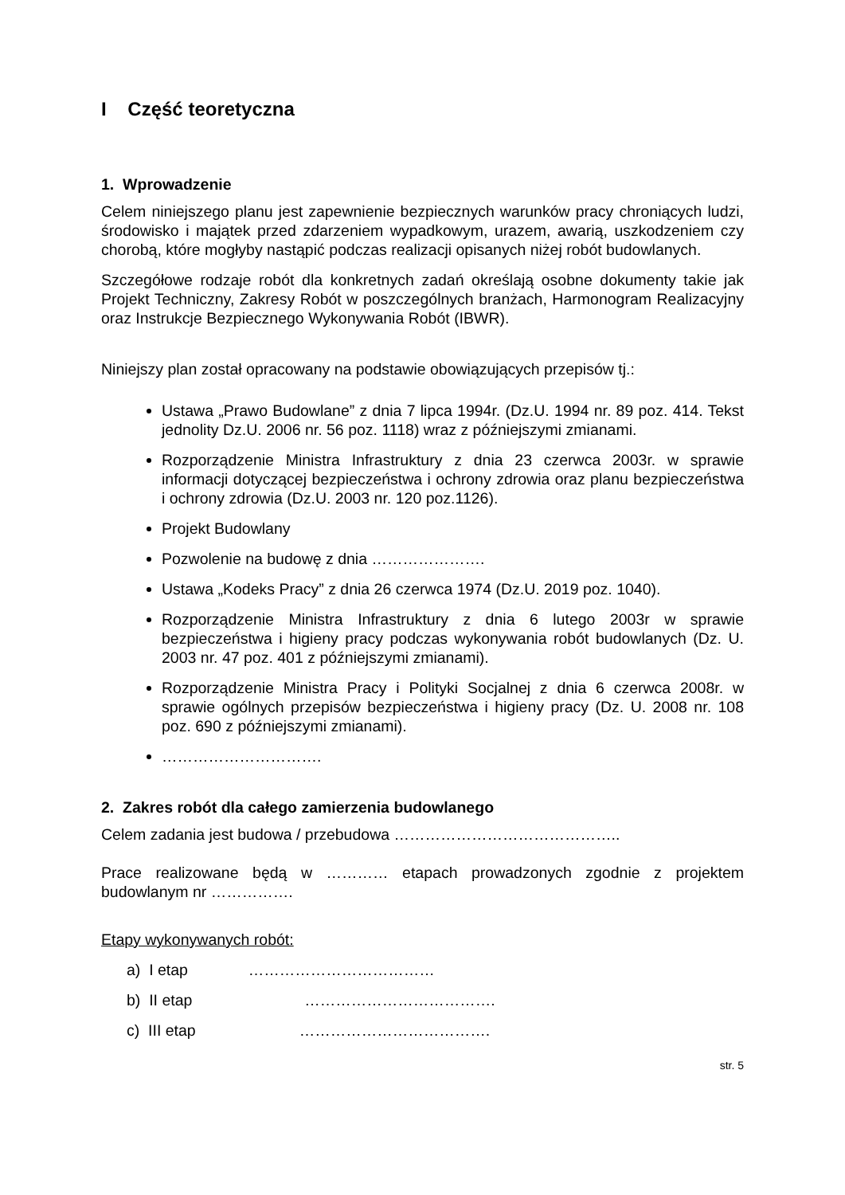I Część teoretyczna
1. Wprowadzenie
Celem niniejszego planu jest zapewnienie bezpiecznych warunków pracy chroniących ludzi, środowisko i majątek przed zdarzeniem wypadkowym, urazem, awarią, uszkodzeniem czy chorobą, które mogłyby nastąpić podczas realizacji opisanych niżej robót budowlanych.
Szczegółowe rodzaje robót dla konkretnych zadań określają osobne dokumenty takie jak Projekt Techniczny, Zakresy Robót w poszczególnych branżach, Harmonogram Realizacyjny oraz Instrukcje Bezpiecznego Wykonywania Robót (IBWR).
Niniejszy plan został opracowany na podstawie obowiązujących przepisów tj.:
Ustawa „Prawo Budowlane” z dnia 7 lipca 1994r. (Dz.U. 1994 nr. 89 poz. 414. Tekst jednolity Dz.U. 2006 nr. 56 poz. 1118) wraz z późniejszymi zmianami.
Rozporządzenie Ministra Infrastruktury z dnia 23 czerwca 2003r. w sprawie informacji dotyczącej bezpieczeństwa i ochrony zdrowia oraz planu bezpieczeństwa i ochrony zdrowia (Dz.U. 2003 nr. 120 poz.1126).
Projekt Budowlany
Pozwolenie na budowę z dnia ………………….
Ustawa „Kodeks Pracy” z dnia 26 czerwca 1974 (Dz.U. 2019 poz. 1040).
Rozporządzenie Ministra Infrastruktury z dnia 6 lutego 2003r w sprawie bezpieczeństwa i higieny pracy podczas wykonywania robót budowlanych (Dz. U. 2003 nr. 47 poz. 401 z późniejszymi zmianami).
Rozporządzenie Ministra Pracy i Polityki Socjalnej z dnia 6 czerwca 2008r. w sprawie ogólnych przepisów bezpieczeństwa i higieny pracy (Dz. U. 2008 nr. 108 poz. 690 z późniejszymi zmianami).
………………………….
2. Zakres robót dla całego zamierzenia budowlanego
Celem zadania jest budowa / przebudowa ……………………………………..
Prace realizowane będą w ………… etapach prowadzonych zgodnie z projektem budowlanym nr …………….
Etapy wykonywanych robót:
a) I etap ………………………………
b) II etap ……………………………….
c) III etap ……………………………….
str. 5